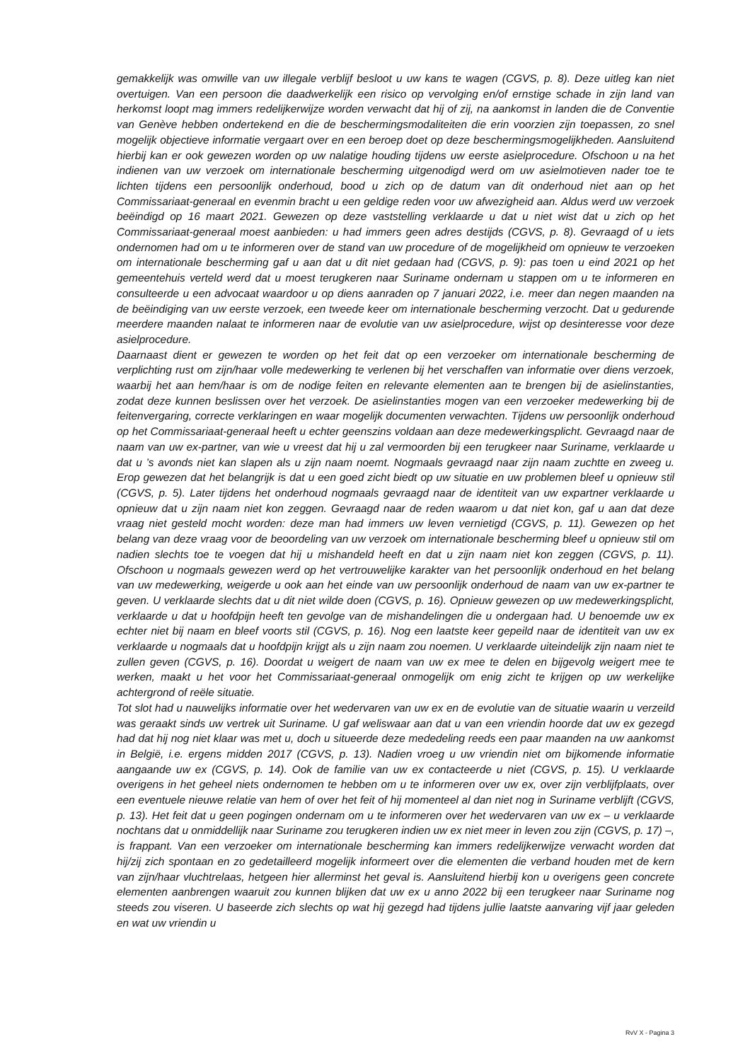gemakkelijk was omwille van uw illegale verblijf besloot u uw kans te wagen (CGVS, p. 8). Deze uitleg kan niet overtuigen. Van een persoon die daadwerkelijk een risico op vervolging en/of ernstige schade in zijn land van herkomst loopt mag immers redelijkerwijze worden verwacht dat hij of zij, na aankomst in landen die de Conventie van Genève hebben ondertekend en die de beschermingsmodaliteiten die erin voorzien zijn toepassen, zo snel mogelijk objectieve informatie vergaart over en een beroep doet op deze beschermingsmogelijkheden. Aansluitend hierbij kan er ook gewezen worden op uw nalatige houding tijdens uw eerste asielprocedure. Ofschoon u na het indienen van uw verzoek om internationale bescherming uitgenodigd werd om uw asielmotieven nader toe te lichten tijdens een persoonlijk onderhoud, bood u zich op de datum van dit onderhoud niet aan op het Commissariaat-generaal en evenmin bracht u een geldige reden voor uw afwezigheid aan. Aldus werd uw verzoek beëindigd op 16 maart 2021. Gewezen op deze vaststelling verklaarde u dat u niet wist dat u zich op het Commissariaat-generaal moest aanbieden: u had immers geen adres destijds (CGVS, p. 8). Gevraagd of u iets ondernomen had om u te informeren over de stand van uw procedure of de mogelijkheid om opnieuw te verzoeken om internationale bescherming gaf u aan dat u dit niet gedaan had (CGVS, p. 9): pas toen u eind 2021 op het gemeentehuis verteld werd dat u moest terugkeren naar Suriname ondernam u stappen om u te informeren en consulteerde u een advocaat waardoor u op diens aanraden op 7 januari 2022, i.e. meer dan negen maanden na de beëindiging van uw eerste verzoek, een tweede keer om internationale bescherming verzocht. Dat u gedurende meerdere maanden nalaat te informeren naar de evolutie van uw asielprocedure, wijst op desinteresse voor deze asielprocedure.
Daarnaast dient er gewezen te worden op het feit dat op een verzoeker om internationale bescherming de verplichting rust om zijn/haar volle medewerking te verlenen bij het verschaffen van informatie over diens verzoek, waarbij het aan hem/haar is om de nodige feiten en relevante elementen aan te brengen bij de asielinstanties, zodat deze kunnen beslissen over het verzoek. De asielinstanties mogen van een verzoeker medewerking bij de feitenvergaring, correcte verklaringen en waar mogelijk documenten verwachten. Tijdens uw persoonlijk onderhoud op het Commissariaat-generaal heeft u echter geenszins voldaan aan deze medewerkingsplicht. Gevraagd naar de naam van uw ex-partner, van wie u vreest dat hij u zal vermoorden bij een terugkeer naar Suriname, verklaarde u dat u ’s avonds niet kan slapen als u zijn naam noemt. Nogmaals gevraagd naar zijn naam zuchtte en zweeg u. Erop gewezen dat het belangrijk is dat u een goed zicht biedt op uw situatie en uw problemen bleef u opnieuw stil (CGVS, p. 5). Later tijdens het onderhoud nogmaals gevraagd naar de identiteit van uw expartner verklaarde u opnieuw dat u zijn naam niet kon zeggen. Gevraagd naar de reden waarom u dat niet kon, gaf u aan dat deze vraag niet gesteld mocht worden: deze man had immers uw leven vernietigd (CGVS, p. 11). Gewezen op het belang van deze vraag voor de beoordeling van uw verzoek om internationale bescherming bleef u opnieuw stil om nadien slechts toe te voegen dat hij u mishandeld heeft en dat u zijn naam niet kon zeggen (CGVS, p. 11). Ofschoon u nogmaals gewezen werd op het vertrouwelijke karakter van het persoonlijk onderhoud en het belang van uw medewerking, weigerde u ook aan het einde van uw persoonlijk onderhoud de naam van uw ex-partner te geven. U verklaarde slechts dat u dit niet wilde doen (CGVS, p. 16). Opnieuw gewezen op uw medewerkingsplicht, verklaarde u dat u hoofdpijn heeft ten gevolge van de mishandelingen die u ondergaan had. U benoemde uw ex echter niet bij naam en bleef voorts stil (CGVS, p. 16). Nog een laatste keer gepeild naar de identiteit van uw ex verklaarde u nogmaals dat u hoofdpijn krijgt als u zijn naam zou noemen. U verklaarde uiteindelijk zijn naam niet te zullen geven (CGVS, p. 16). Doordat u weigert de naam van uw ex mee te delen en bijgevolg weigert mee te werken, maakt u het voor het Commissariaat-generaal onmogelijk om enig zicht te krijgen op uw werkelijke achtergrond of reële situatie.
Tot slot had u nauwelijks informatie over het wedervaren van uw ex en de evolutie van de situatie waarin u verzeild was geraakt sinds uw vertrek uit Suriname. U gaf weliswaar aan dat u van een vriendin hoorde dat uw ex gezegd had dat hij nog niet klaar was met u, doch u situeerde deze mededeling reeds een paar maanden na uw aankomst in België, i.e. ergens midden 2017 (CGVS, p. 13). Nadien vroeg u uw vriendin niet om bijkomende informatie aangaande uw ex (CGVS, p. 14). Ook de familie van uw ex contacteerde u niet (CGVS, p. 15). U verklaarde overigens in het geheel niets ondernomen te hebben om u te informeren over uw ex, over zijn verblijfplaats, over een eventuele nieuwe relatie van hem of over het feit of hij momenteel al dan niet nog in Suriname verblijft (CGVS, p. 13). Het feit dat u geen pogingen ondernam om u te informeren over het wedervaren van uw ex – u verklaarde nochtans dat u onmiddellijk naar Suriname zou terugkeren indien uw ex niet meer in leven zou zijn (CGVS, p. 17) –, is frappant. Van een verzoeker om internationale bescherming kan immers redelijkerwijze verwacht worden dat hij/zij zich spontaan en zo gedetailleerd mogelijk informeert over die elementen die verband houden met de kern van zijn/haar vluchtrelaas, hetgeen hier allerminst het geval is. Aansluitend hierbij kon u overigens geen concrete elementen aanbrengen waaruit zou kunnen blijken dat uw ex u anno 2022 bij een terugkeer naar Suriname nog steeds zou viseren. U baseerde zich slechts op wat hij gezegd had tijdens jullie laatste aanvaring vijf jaar geleden en wat uw vriendin u
RvV X - Pagina 3